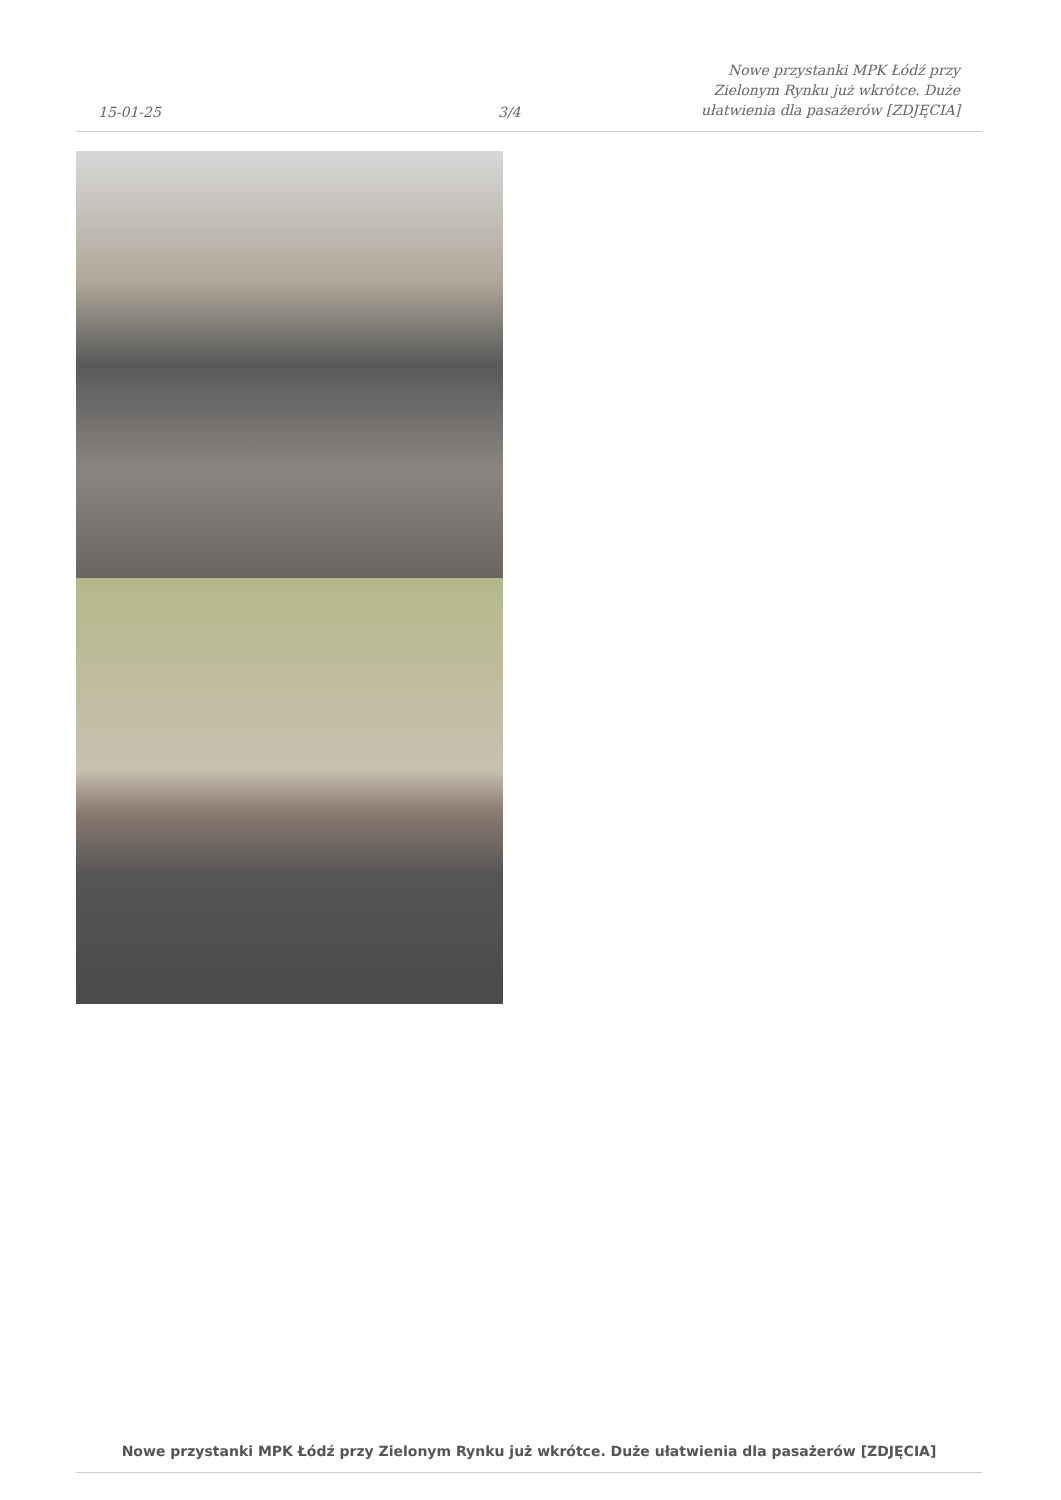15-01-25
3/4
Nowe przystanki MPK Łódź przy
Zielonym Rynku już wkrótce. Duże
ułatwienia dla pasażerów [ZDJĘCIA]
Nowe przystanki MPK Łódź przy Zielonym Rynku już wkrótce. Duże ułatwienia dla pasażerów [ZDJĘCIA]